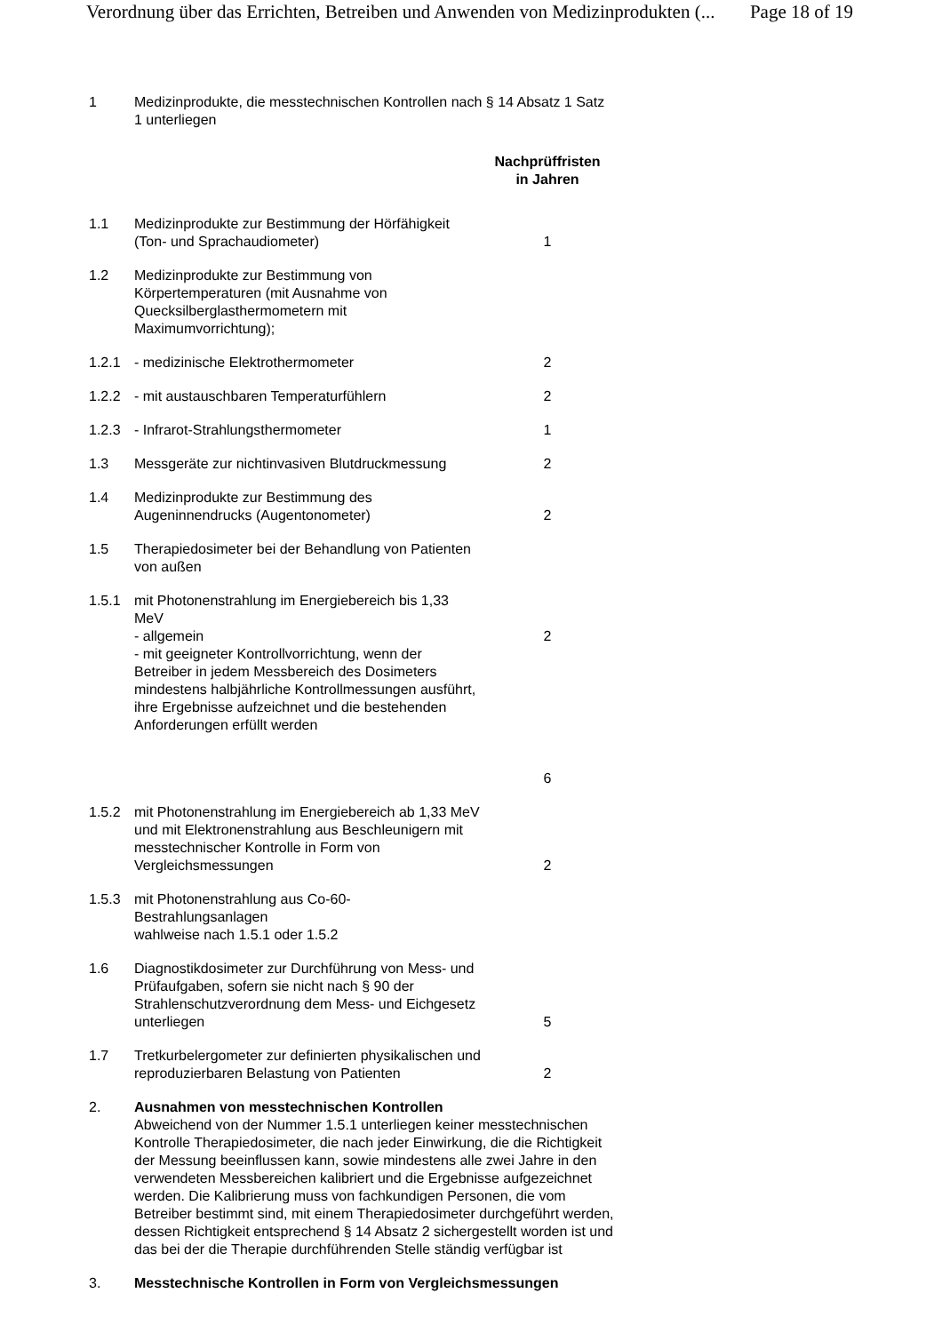Verordnung über das Errichten, Betreiben und Anwenden von Medizinprodukten (... Page 18 of 19
| 1 | Medizinprodukte, die messtechnischen Kontrollen nach § 14 Absatz 1 Satz 1 unterliegen | |
| | | Nachprüffristen in Jahren |
| 1.1 | Medizinprodukte zur Bestimmung der Hörfähigkeit (Ton- und Sprachaudiometer) | 1 |
| 1.2 | Medizinprodukte zur Bestimmung von Körpertemperaturen (mit Ausnahme von Quecksilberglasthermometern mit Maximumvorrichtung); | |
| 1.2.1 | - medizinische Elektrothermometer | 2 |
| 1.2.2 | - mit austauschbaren Temperaturfühlern | 2 |
| 1.2.3 | - Infrarot-Strahlungsthermometer | 1 |
| 1.3 | Messgeräte zur nichtinvasiven Blutdruckmessung | 2 |
| 1.4 | Medizinprodukte zur Bestimmung des Augeninnendrucks (Augentonometer) | 2 |
| 1.5 | Therapiedosimeter bei der Behandlung von Patienten von außen | |
| 1.5.1 | mit Photonenstrahlung im Energiebereich bis 1,33 MeV - allgemein - mit geeigneter Kontrollvorrichtung, wenn der Betreiber in jedem Messbereich des Dosimeters mindestens halbjährliche Kontrollmessungen ausführt, ihre Ergebnisse aufzeichnet und die bestehenden Anforderungen erfüllt werden | 2 6 |
| 1.5.2 | mit Photonenstrahlung im Energiebereich ab 1,33 MeV und mit Elektronenstrahlung aus Beschleunigern mit messtechnischer Kontrolle in Form von Vergleichsmessungen | 2 |
| 1.5.3 | mit Photonenstrahlung aus Co-60-Bestrahlungsanlagen wahlweise nach 1.5.1 oder 1.5.2 | |
| 1.6 | Diagnostikdosimeter zur Durchführung von Mess- und Prüfaufgaben, sofern sie nicht nach § 90 der Strahlenschutzverordnung dem Mess- und Eichgesetz unterliegen | 5 |
| 1.7 | Tretkurbelergometer zur definierten physikalischen und reproduzierbaren Belastung von Patienten | 2 |
| 2. | Ausnahmen von messtechnischen Kontrollen Abweichend von der Nummer 1.5.1 unterliegen keiner messtechnischen Kontrolle Therapiedosimeter, die nach jeder Einwirkung, die die Richtigkeit der Messung beeinflussen kann, sowie mindestens alle zwei Jahre in den verwendeten Messbereichen kalibriert und die Ergebnisse aufgezeichnet werden. Die Kalibrierung muss von fachkundigen Personen, die vom Betreiber bestimmt sind, mit einem Therapiedosimeter durchgeführt werden, dessen Richtigkeit entsprechend § 14 Absatz 2 sichergestellt worden ist und das bei der die Therapie durchführenden Stelle ständig verfügbar ist | |
| 3. | Messtechnische Kontrollen in Form von Vergleichsmessungen | |